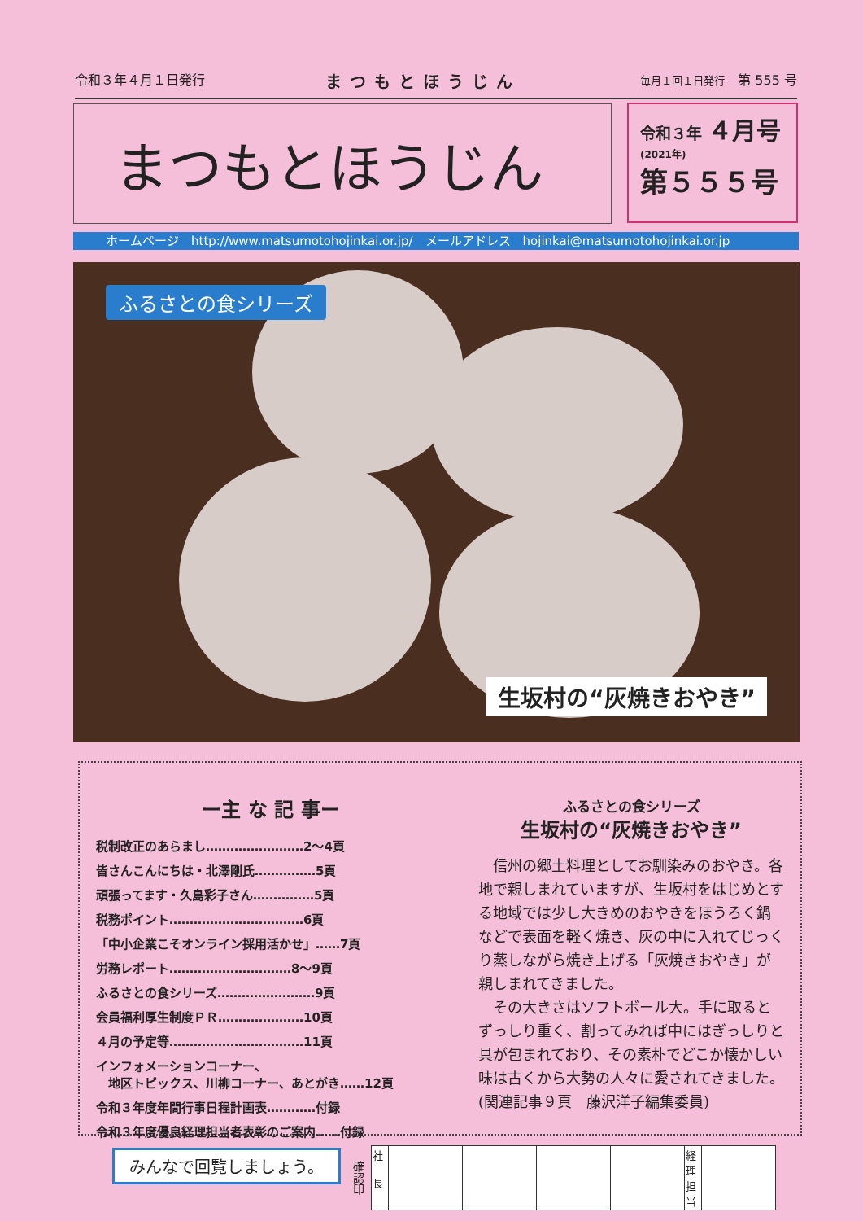令和３年４月１日発行 まつもとほうじん 毎月１回１日発行　第 555 号
まつもとほうじん
令和３年 ４月号
(2021年)
第５５５号
ホームページ　http://www.matsumotohojinkai.or.jp/　メールアドレス　hojinkai@matsumotohojinkai.or.jp
ふるさとの食シリーズ
生坂村の“灰焼きおやき”
ー主 な 記 事ー
税制改正のあらまし……………………2〜4頁
皆さんこんにちは・北澤剛氏……………5頁
頑張ってます・久島彩子さん……………5頁
税務ポイント……………………………6頁
「中小企業こそオンライン採用活かせ」……7頁
労務レポート…………………………8〜9頁
ふるさとの食シリーズ……………………9頁
会員福利厚生制度ＰＲ…………………10頁
４月の予定等……………………………11頁
インフォメーションコーナー、
　地区トピックス、川柳コーナー、あとがき……12頁
令和３年度年間行事日程計画表…………付録
令和３年度優良経理担当者表彰のご案内……付録
ふるさとの食シリーズ
生坂村の“灰焼きおやき”
信州の郷土料理としてお馴染みのおやき。各地で親しまれていますが、生坂村をはじめとする地域では少し大きめのおやきをほうろく鍋などで表面を軽く焼き、灰の中に入れてじっくり蒸しながら焼き上げる「灰焼きおやき」が親しまれてきました。
その大きさはソフトボール大。手に取るとずっしり重く、割ってみれば中にはぎっしりと具が包まれており、その素朴でどこか懐かしい味は古くから大勢の人々に愛されてきました。(関連記事９頁　藤沢洋子編集委員)
みんなで回覧しましょう。
確認印
| 社 長 | | | | | 経理担当 | |